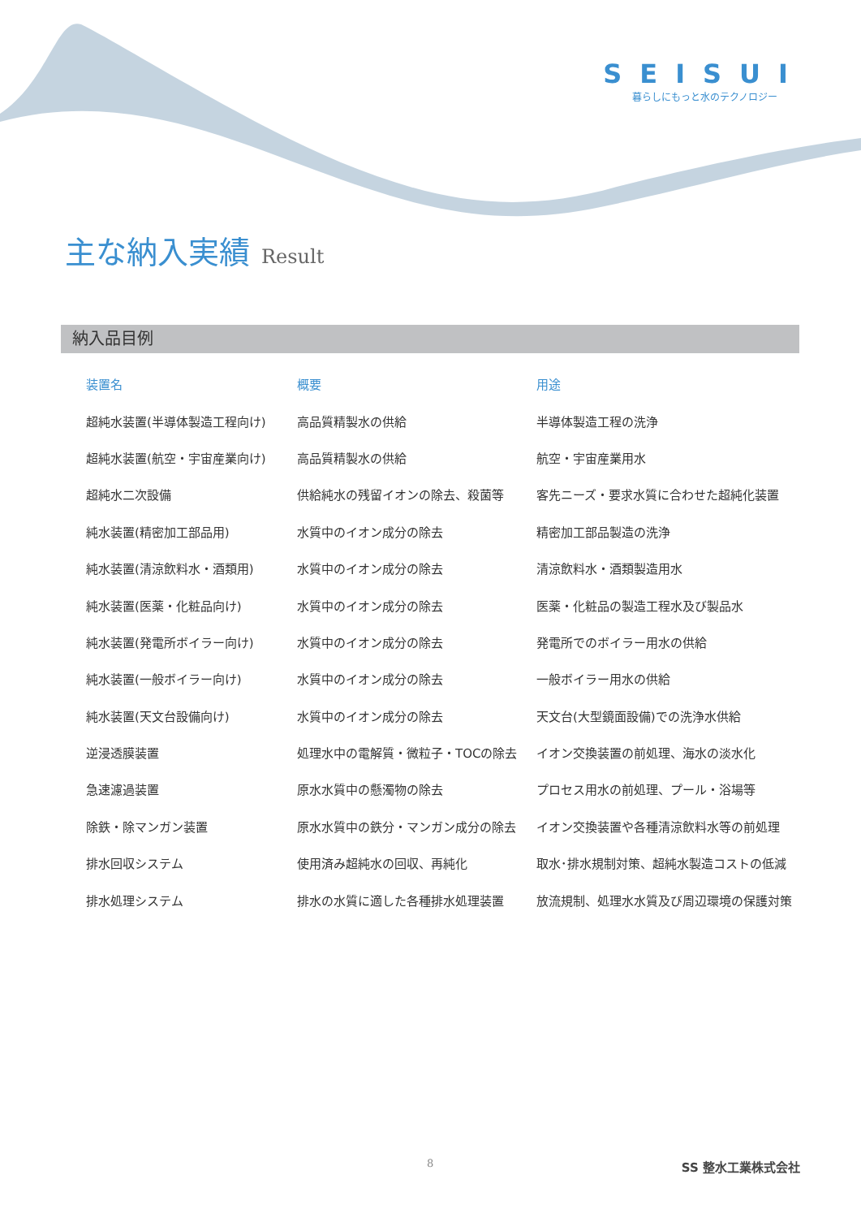SEISUI
暮らしにもっと水のテクノロジー
主な納入実績 Result
納入品目例
| 装置名 | 概要 | 用途 |
| --- | --- | --- |
| 超純水装置(半導体製造工程向け) | 高品質精製水の供給 | 半導体製造工程の洗浄 |
| 超純水装置(航空・宇宙産業向け) | 高品質精製水の供給 | 航空・宇宙産業用水 |
| 超純水二次設備 | 供給純水の残留イオンの除去、殺菌等 | 客先ニーズ・要求水質に合わせた超純化装置 |
| 純水装置(精密加工部品用) | 水質中のイオン成分の除去 | 精密加工部品製造の洗浄 |
| 純水装置(清涼飲料水・酒類用) | 水質中のイオン成分の除去 | 清涼飲料水・酒類製造用水 |
| 純水装置(医薬・化粧品向け) | 水質中のイオン成分の除去 | 医薬・化粧品の製造工程水及び製品水 |
| 純水装置(発電所ボイラー向け) | 水質中のイオン成分の除去 | 発電所でのボイラー用水の供給 |
| 純水装置(一般ボイラー向け) | 水質中のイオン成分の除去 | 一般ボイラー用水の供給 |
| 純水装置(天文台設備向け) | 水質中のイオン成分の除去 | 天文台(大型鏡面設備)での洗浄水供給 |
| 逆浸透膜装置 | 処理水中の電解質・微粒子・TOCの除去 | イオン交換装置の前処理、海水の淡水化 |
| 急速濾過装置 | 原水水質中の懸濁物の除去 | プロセス用水の前処理、プール・浴場等 |
| 除鉄・除マンガン装置 | 原水水質中の鉄分・マンガン成分の除去 | イオン交換装置や各種清涼飲料水等の前処理 |
| 排水回収システム | 使用済み超純水の回収、再純化 | 取水･排水規制対策、超純水製造コストの低減 |
| 排水処理システム | 排水の水質に適した各種排水処理装置 | 放流規制、処理水水質及び周辺環境の保護対策 |
8 SS 整水工業株式会社